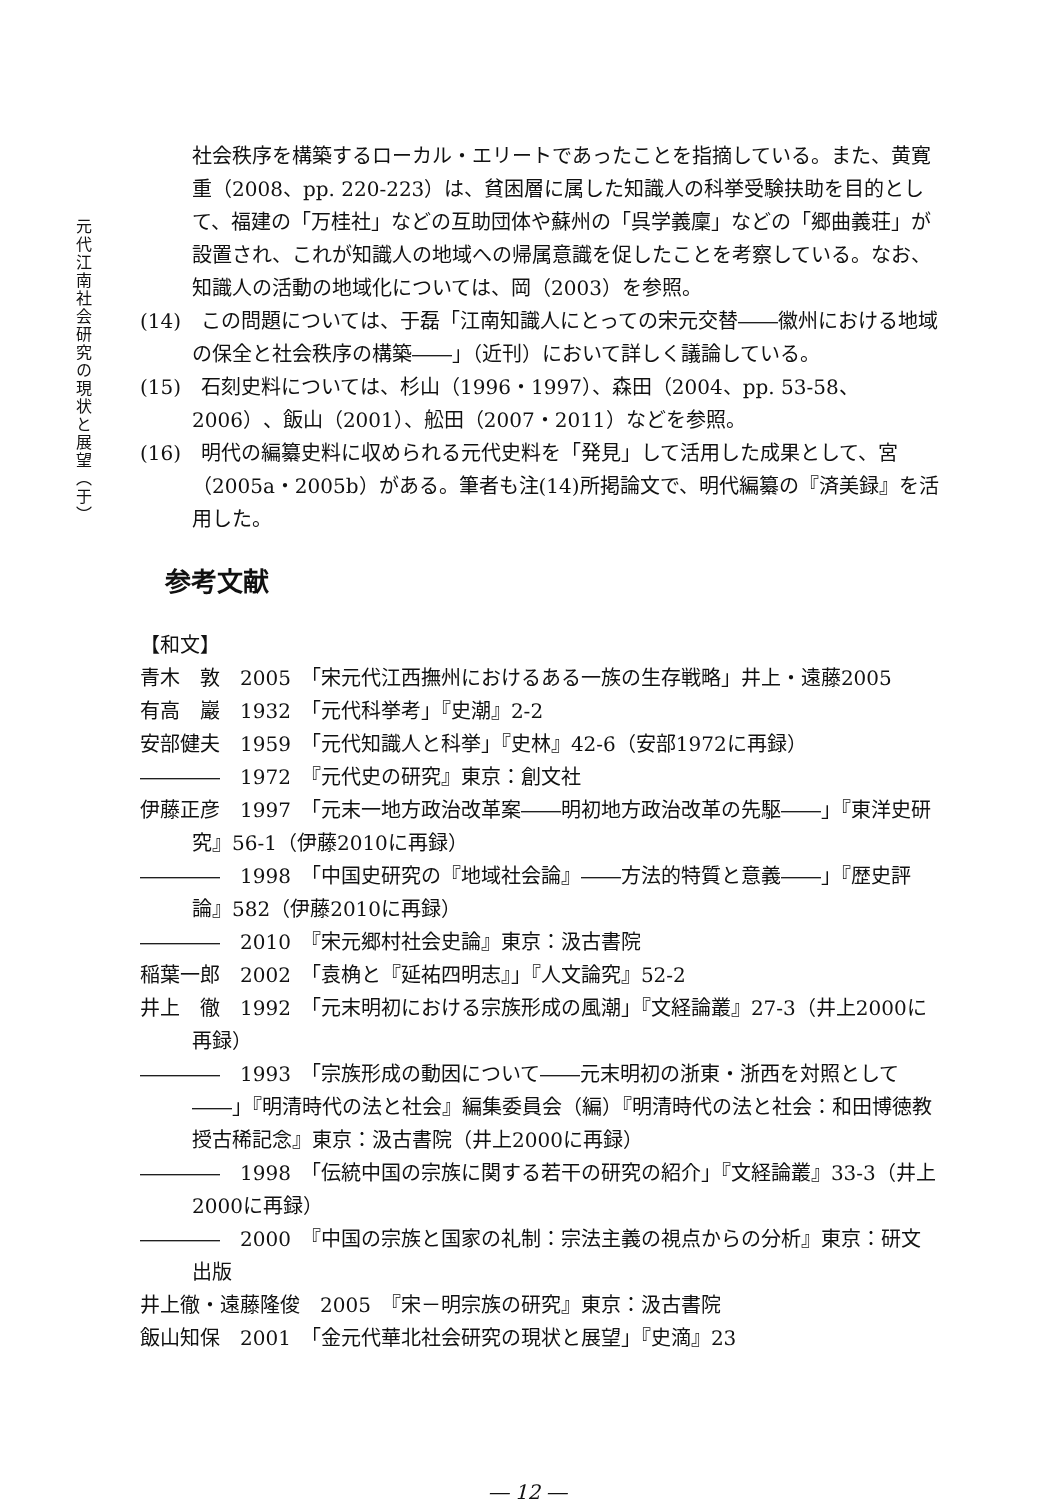元代江南社会研究の現状と展望（于）
社会秩序を構築するローカル・エリートであったことを指摘している。また、黄寛重（2008、pp. 220-223）は、貧困層に属した知識人の科挙受験扶助を目的として、福建の「万桂社」などの互助団体や蘇州の「呉学義廩」などの「郷曲義荘」が設置され、これが知識人の地域への帰属意識を促したことを考察している。なお、知識人の活動の地域化については、岡（2003）を参照。
(14)　この問題については、于磊「江南知識人にとっての宋元交替――徽州における地域の保全と社会秩序の構築――」（近刊）において詳しく議論している。
(15)　石刻史料については、杉山（1996・1997）、森田（2004、pp. 53-58、2006）、飯山（2001）、舩田（2007・2011）などを参照。
(16)　明代の編纂史料に収められる元代史料を「発見」して活用した成果として、宮（2005a・2005b）がある。筆者も注(14)所掲論文で、明代編纂の『済美録』を活用した。
参考文献
【和文】
青木　敦　2005　「宋元代江西撫州におけるある一族の生存戦略」井上・遠藤2005
有高　巖　1932　「元代科挙考」『史潮』2-2
安部健夫　1959　「元代知識人と科挙」『史林』42-6（安部1972に再録）
――――　1972　『元代史の研究』東京：創文社
伊藤正彦　1997　「元末一地方政治改革案――明初地方政治改革の先駆――」『東洋史研究』56-1（伊藤2010に再録）
――――　1998　「中国史研究の『地域社会論』――方法的特質と意義――」『歴史評論』582（伊藤2010に再録）
――――　2010　『宋元郷村社会史論』東京：汲古書院
稲葉一郎　2002　「袁桷と『延祐四明志』」『人文論究』52-2
井上　徹　1992　「元末明初における宗族形成の風潮」『文経論叢』27-3（井上2000に再録）
――――　1993　「宗族形成の動因について――元末明初の浙東・浙西を対照として――」『明清時代の法と社会』編集委員会（編）『明清時代の法と社会：和田博徳教授古稀記念』東京：汲古書院（井上2000に再録）
――――　1998　「伝統中国の宗族に関する若干の研究の紹介」『文経論叢』33-3（井上2000に再録）
――――　2000　『中国の宗族と国家の礼制：宗法主義の視点からの分析』東京：研文出版
井上徹・遠藤隆俊　2005　『宋－明宗族の研究』東京：汲古書院
飯山知保　2001　「金元代華北社会研究の現状と展望」『史滴』23
― 12 ―